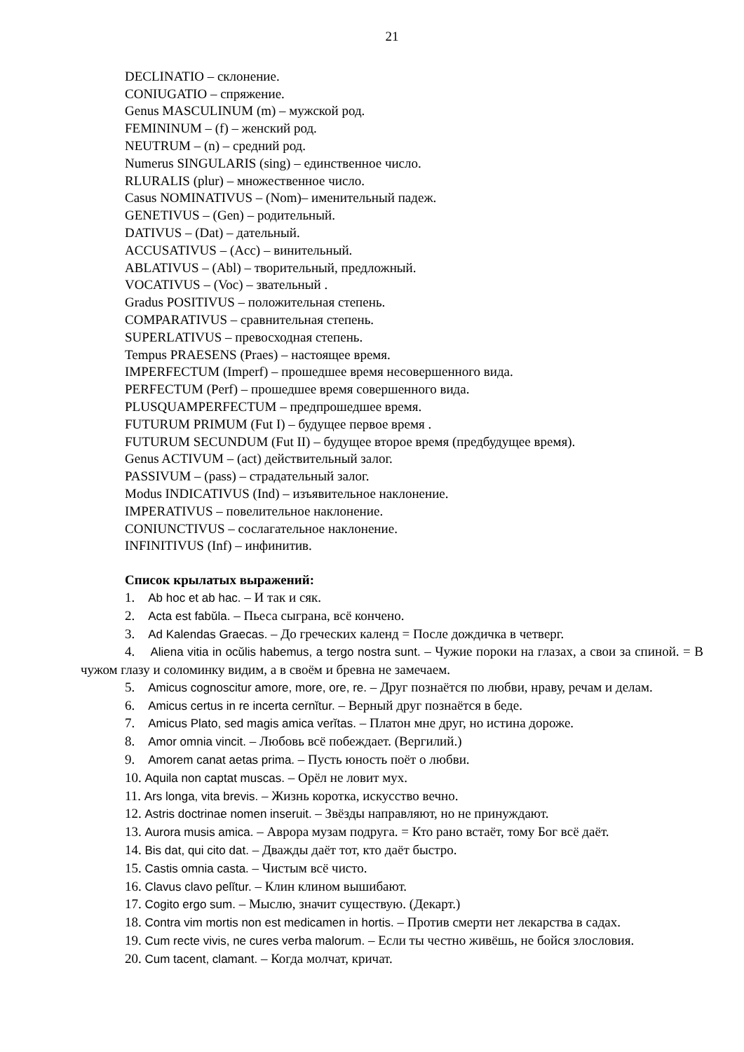21
DECLINATIO – склонение.
CONIUGATIO – спряжение.
Genus MASCULINUM (m) – мужской род.
FEMININUM – (f) – женский род.
NEUTRUM – (n) – средний род.
Numerus SINGULARIS (sing) – единственное число.
RLURALIS (plur) – множественное число.
Casus NOMINATIVUS – (Nom)– именительный падеж.
GENETIVUS – (Gen) – родительный.
DATIVUS – (Dat) – дательный.
ACCUSATIVUS – (Acc) – винительный.
ABLATIVUS – (Abl) – творительный, предложный.
VOCATIVUS – (Voc) – звательный .
Gradus POSITIVUS – положительная степень.
COMPARATIVUS – сравнительная степень.
SUPERLATIVUS – превосходная степень.
Tempus PRAESENS (Praes) – настоящее время.
IMPERFECTUM (Imperf) – прошедшее время несовершенного вида.
PERFECTUM (Perf) – прошедшее время совершенного вида.
PLUSQUAMPERFECTUM – предпрошедшее время.
FUTURUM PRIMUM (Fut I) – будущее первое время .
FUTURUM SECUNDUM (Fut II) – будущее второе время (предбудущее время).
Genus ACTIVUM – (act) действительный залог.
PASSIVUM – (pass) – страдательный залог.
Modus INDICATIVUS (Ind) – изъявительное наклонение.
IMPERATIVUS – повелительное наклонение.
CONIUNCTIVUS – сослагательное наклонение.
INFINITIVUS (Inf) – инфинитив.
Список крылатых выражений:
1. Ab hoc et ab hac. – И так и сяк.
2. Acta est fabŭla. – Пьеса сыграна, всё кончено.
3. Ad Kalendas Graecas. – До греческих календ = После дождичка в четверг.
4. Aliena vitia in ocŭlis habemus, a tergo nostra sunt. – Чужие пороки на глазах, а свои за спиной. = В чужом глазу и соломинку видим, а в своём и бревна не замечаем.
5. Amicus cognoscitur amore, more, ore, re. – Друг познаётся по любви, нраву, речам и делам.
6. Amicus certus in re incerta cernĭtur. – Верный друг познаётся в беде.
7. Amicus Plato, sed magis amica verĭtas. – Платон мне друг, но истина дороже.
8. Amor omnia vincit. – Любовь всё побеждает. (Вергилий.)
9. Amorem canat aetas prima. – Пусть юность поёт о любви.
10. Aquila non captat muscas. – Орёл не ловит мух.
11. Ars longa, vita brevis. – Жизнь коротка, искусство вечно.
12. Astris doctrinae nomen inseruit. – Звёзды направляют, но не принуждают.
13. Aurora musis amica. – Аврора музам подруга. = Кто рано встаёт, тому Бог всё даёт.
14. Bis dat, qui cito dat. – Дважды даёт тот, кто даёт быстро.
15. Castis omnia casta. – Чистым всё чисто.
16. Clavus clavo pelĭtur. – Клин клином вышибают.
17. Cogito ergo sum. – Мыслю, значит существую. (Декарт.)
18. Contra vim mortis non est medicamen in hortis. – Против смерти нет лекарства в садах.
19. Cum recte vivis, ne cures verba malorum. – Если ты честно живёшь, не бойся злословия.
20. Cum tacent, clamant. – Когда молчат, кричат.